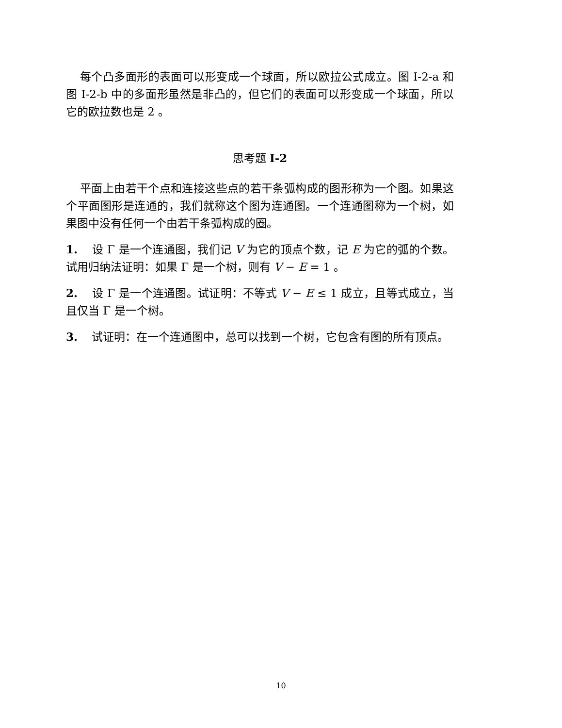每个凸多面形的表面可以形变成一个球面，所以欧拉公式成立。图 I-2-a 和图 I-2-b 中的多面形虽然是非凸的，但它们的表面可以形变成一个球面，所以它的欧拉数也是 2 。
思考题 I-2
平面上由若干个点和连接这些点的若干条弧构成的图形称为一个图。如果这个平面图形是连通的，我们就称这个图为连通图。一个连通图称为一个树，如果图中没有任何一个由若干条弧构成的圈。
1. 设 Γ 是一个连通图，我们记 V 为它的顶点个数，记 E 为它的弧的个数。试用归纳法证明：如果 Γ 是一个树，则有 V − E = 1 。
2. 设 Γ 是一个连通图。试证明：不等式 V − E ≤ 1 成立，且等式成立，当且仅当 Γ 是一个树。
3. 试证明：在一个连通图中，总可以找到一个树，它包含有图的所有顶点。
10